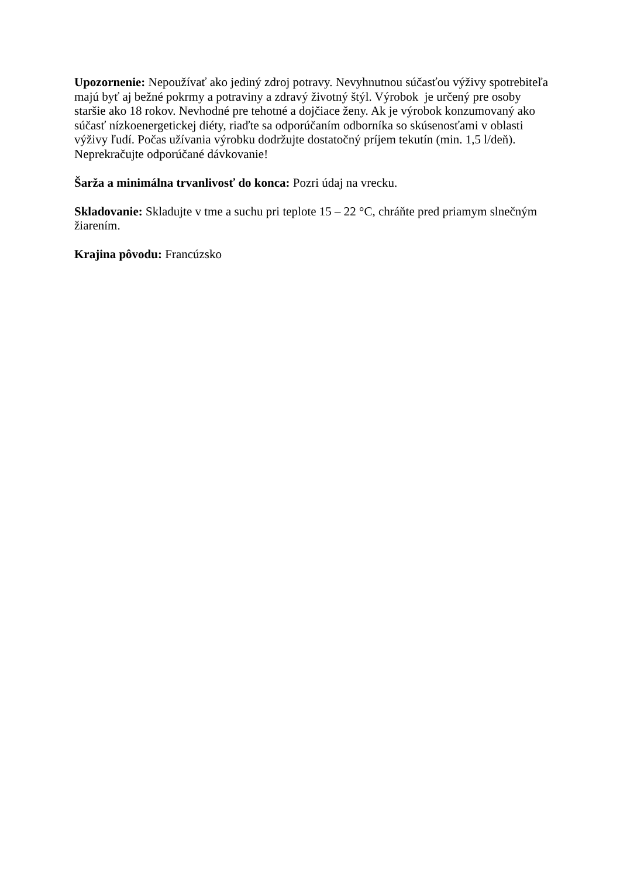Upozornenie: Nepoužívať ako jediný zdroj potravy. Nevyhnutnou súčasťou výživy spotrebiteľa majú byť aj bežné pokrmy a potraviny a zdravý životný štýl. Výrobok je určený pre osoby staršie ako 18 rokov. Nevhodné pre tehotné a dojčiace ženy. Ak je výrobok konzumovaný ako súčasť nízkoenergetickej diéty, riaďte sa odporúčaním odborníka so skúsenosťami v oblasti výživy ľudí. Počas užívania výrobku dodržujte dostatočný príjem tekutín (min. 1,5 l/deň). Neprekračujte odporúčané dávkovanie!
Šarža a minimálna trvanlivosť do konca: Pozri údaj na vrecku.
Skladovanie: Skladujte v tme a suchu pri teplote 15 – 22 °C, chráňte pred priamym slnečným žiarením.
Krajina pôvodu: Francúzsko